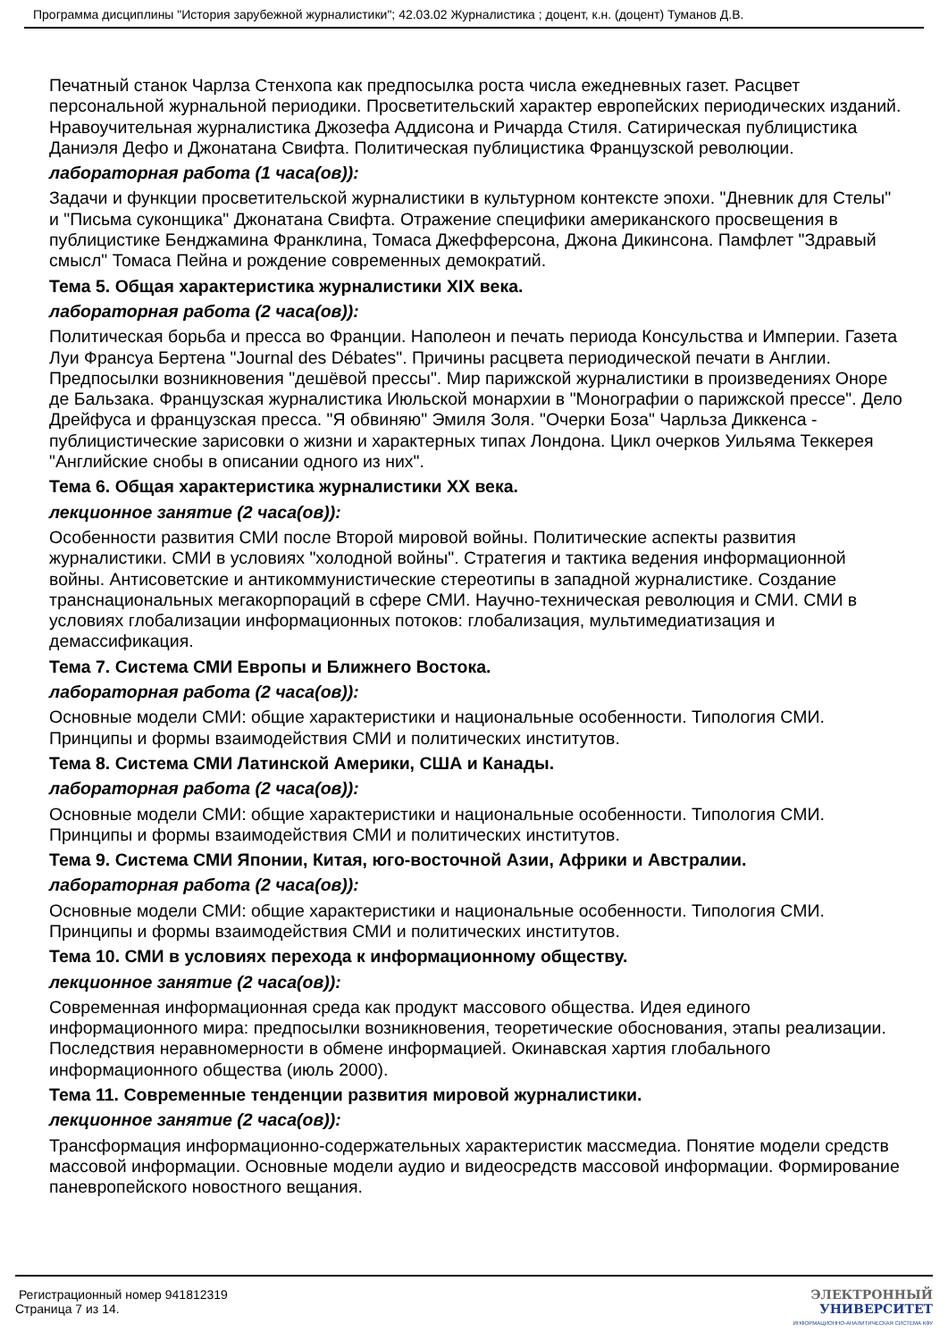Программа дисциплины "История зарубежной журналистики"; 42.03.02 Журналистика ; доцент, к.н. (доцент) Туманов Д.В.
Печатный станок Чарлза Стенхопа как предпосылка роста числа ежедневных газет. Расцвет персональной журнальной периодики. Просветительский характер европейских периодических изданий. Нравоучительная журналистика Джозефа Аддисона и Ричарда Стиля. Сатирическая публицистика Даниэля Дефо и Джонатана Свифта. Политическая публицистика Французской революции.
лабораторная работа (1 часа(ов)):
Задачи и функции просветительской журналистики в культурном контексте эпохи. "Дневник для Стелы" и "Письма суконщика" Джонатана Свифта. Отражение специфики американского просвещения в публицистике Бенджамина Франклина, Томаса Джефферсона, Джона Дикинсона. Памфлет "Здравый смысл" Томаса Пейна и рождение современных демократий.
Тема 5. Общая характеристика журналистики XIX века.
лабораторная работа (2 часа(ов)):
Политическая борьба и пресса во Франции. Наполеон и печать периода Консульства и Империи. Газета Луи Франсуа Бертена "Journal des Débates". Причины расцвета периодической печати в Англии. Предпосылки возникновения "дешёвой прессы". Мир парижской журналистики в произведениях Оноре де Бальзака. Французская журналистика Июльской монархии в "Монографии о парижской прессе". Дело Дрейфуса и французская пресса. "Я обвиняю" Эмиля Золя. "Очерки Боза" Чарльза Диккенса - публицистические зарисовки о жизни и характерных типах Лондона. Цикл очерков Уильяма Теккерея "Английские снобы в описании одного из них".
Тема 6. Общая характеристика журналистики XX века.
лекционное занятие (2 часа(ов)):
Особенности развития СМИ после Второй мировой войны. Политические аспекты развития журналистики. СМИ в условиях "холодной войны". Стратегия и тактика ведения информационной войны. Антисоветские и антикоммунистические стереотипы в западной журналистике. Создание транснациональных мегакорпораций в сфере СМИ. Научно-техническая революция и СМИ. СМИ в условиях глобализации информационных потоков: глобализация, мультимедиатизация и демассификация.
Тема 7. Система СМИ Европы и Ближнего Востока.
лабораторная работа (2 часа(ов)):
Основные модели СМИ: общие характеристики и национальные особенности. Типология СМИ. Принципы и формы взаимодействия СМИ и политических институтов.
Тема 8. Система СМИ Латинской Америки, США и Канады.
лабораторная работа (2 часа(ов)):
Основные модели СМИ: общие характеристики и национальные особенности. Типология СМИ. Принципы и формы взаимодействия СМИ и политических институтов.
Тема 9. Система СМИ Японии, Китая, юго-восточной Азии, Африки и Австралии.
лабораторная работа (2 часа(ов)):
Основные модели СМИ: общие характеристики и национальные особенности. Типология СМИ. Принципы и формы взаимодействия СМИ и политических институтов.
Тема 10. СМИ в условиях перехода к информационному обществу.
лекционное занятие (2 часа(ов)):
Современная информационная среда как продукт массового общества. Идея единого информационного мира: предпосылки возникновения, теоретические обоснования, этапы реализации. Последствия неравномерности в обмене информацией. Окинавская хартия глобального информационного общества (июль 2000).
Тема 11. Современные тенденции развития мировой журналистики.
лекционное занятие (2 часа(ов)):
Трансформация информационно-содержательных характеристик массмедиа. Понятие модели средств массовой информации. Основные модели аудио и видеосредств массовой информации. Формирование паневропейского новостного вещания.
Регистрационный номер 941812319
Страница 7 из 14.
ЭЛЕКТРОННЫЙ
УНИВЕРСИТЕТ
ИНФОРМАЦИОННО-АНАЛИТИЧЕСКАЯ СИСТЕМА КФУ